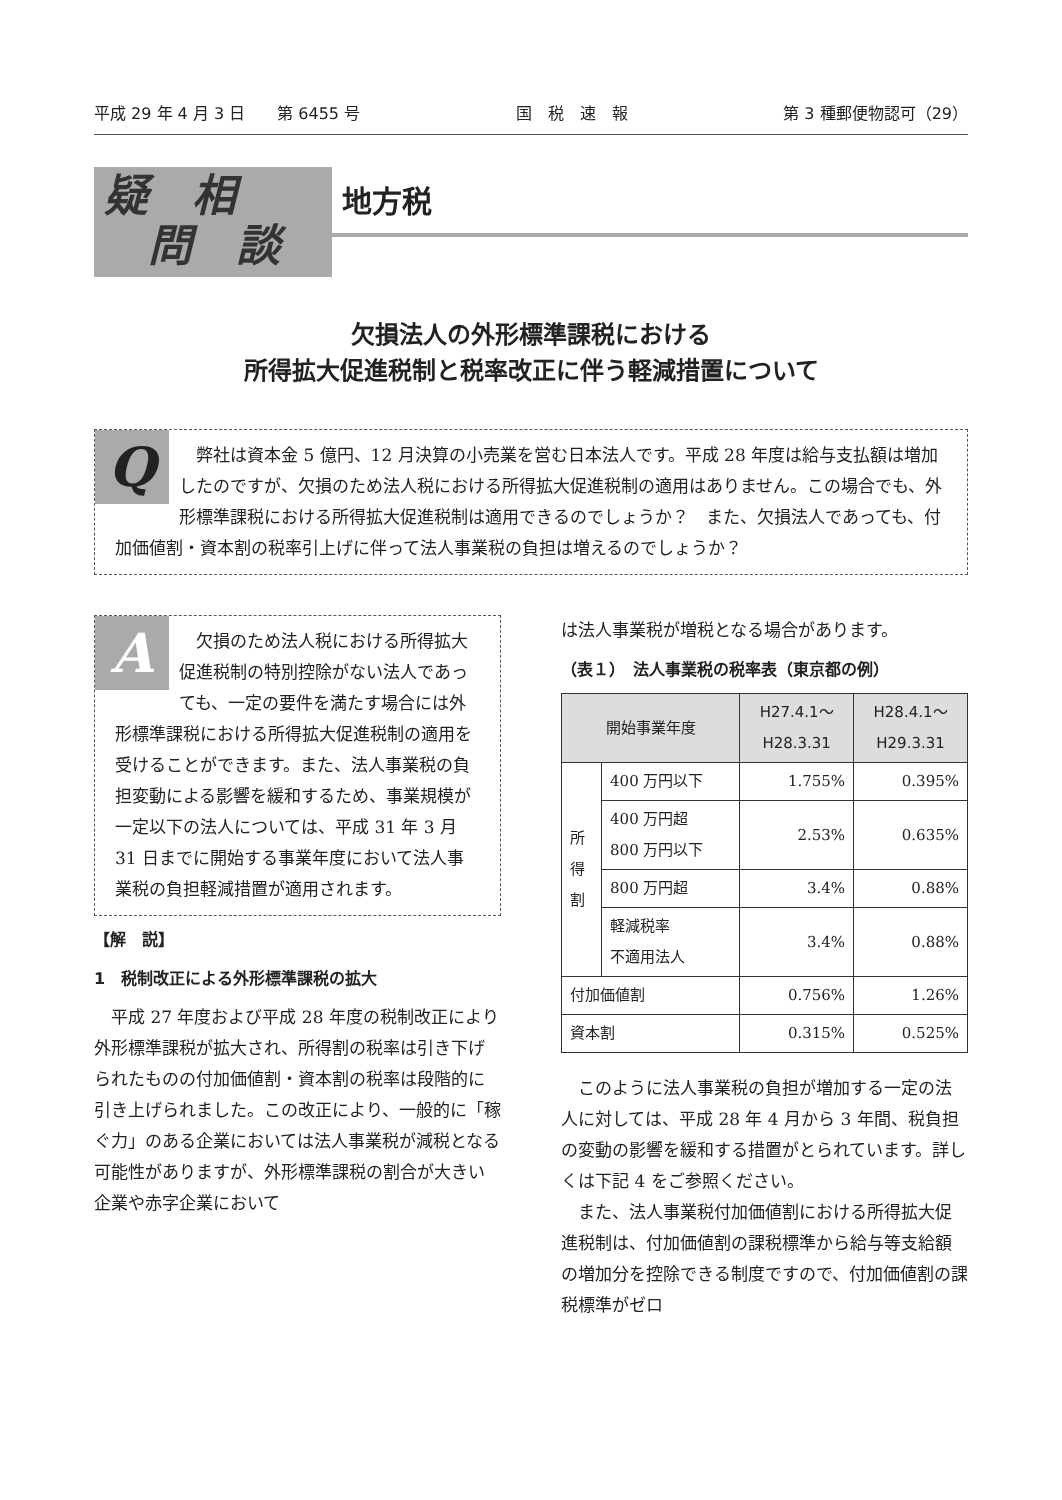平成 29 年 4 月 3 日　　第 6455 号 国　税　速　報 第 3 種郵便物認可（29）
疑　相
　問　談
地方税
欠損法人の外形標準課税における
所得拡大促進税制と税率改正に伴う軽減措置について
Q
　弊社は資本金 5 億円、12 月決算の小売業を営む日本法人です。平成 28 年度は給与支払額は増加したのですが、欠損のため法人税における所得拡大促進税制の適用はありません。この場合でも、外形標準課税における所得拡大促進税制は適用できるのでしょうか？　また、欠損法人であっても、付加価値割・資本割の税率引上げに伴って法人事業税の負担は増えるのでしょうか？
A
　欠損のため法人税における所得拡大促進税制の特別控除がない法人であっても、一定の要件を満たす場合には外形標準課税における所得拡大促進税制の適用を受けることができます。また、法人事業税の負担変動による影響を緩和するため、事業規模が一定以下の法人については、平成 31 年 3 月 31 日までに開始する事業年度において法人事業税の負担軽減措置が適用されます。
【解　説】
1　税制改正による外形標準課税の拡大
平成 27 年度および平成 28 年度の税制改正により外形標準課税が拡大され、所得割の税率は引き下げられたものの付加価値割・資本割の税率は段階的に引き上げられました。この改正により、一般的に「稼ぐ力」のある企業においては法人事業税が減税となる可能性がありますが、外形標準課税の割合が大きい企業や赤字企業において
は法人事業税が増税となる場合があります。
（表１）　法人事業税の税率表（東京都の例）
| 開始事業年度 | | H27.4.1～ H28.3.31 | H28.4.1～ H29.3.31 |
| --- | --- | --- | --- |
| 所 得 割 | 400 万円以下 | 1.755% | 0.395% |
| | 400 万円超 800 万円以下 | 2.53% | 0.635% |
| | 800 万円超 | 3.4% | 0.88% |
| | 軽減税率 不適用法人 | 3.4% | 0.88% |
| 付加価値割 | | 0.756% | 1.26% |
| 資本割 | | 0.315% | 0.525% |
このように法人事業税の負担が増加する一定の法人に対しては、平成 28 年 4 月から 3 年間、税負担の変動の影響を緩和する措置がとられています。詳しくは下記 4 をご参照ください。
また、法人事業税付加価値割における所得拡大促進税制は、付加価値割の課税標準から給与等支給額の増加分を控除できる制度ですので、付加価値割の課税標準がゼロ